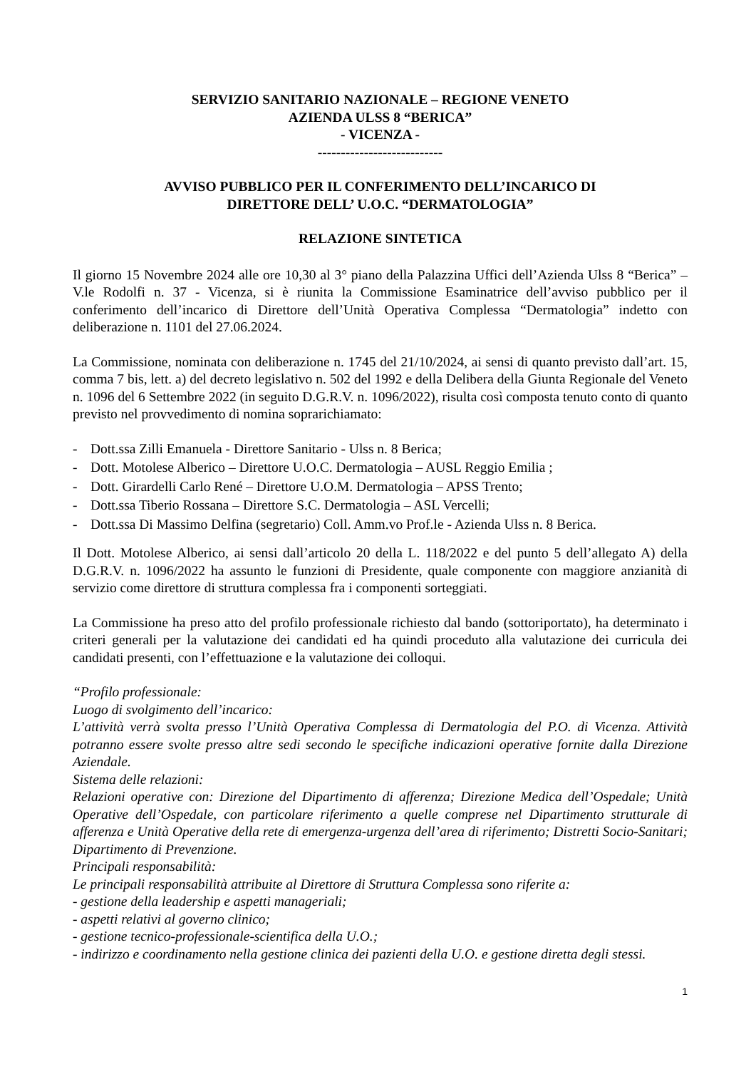SERVIZIO SANITARIO NAZIONALE – REGIONE VENETO
AZIENDA ULSS 8 “BERICA”
- VICENZA -
---------------------------
AVVISO PUBBLICO PER IL CONFERIMENTO DELL’INCARICO DI
DIRETTORE DELL’ U.O.C. “DERMATOLOGIA”
RELAZIONE SINTETICA
Il giorno 15 Novembre 2024 alle ore 10,30 al 3° piano della Palazzina Uffici dell’Azienda Ulss 8 “Berica” – V.le Rodolfi n. 37 - Vicenza, si è riunita la Commissione Esaminatrice dell’avviso pubblico per il conferimento dell’incarico di Direttore dell’Unità Operativa Complessa “Dermatologia” indetto con deliberazione n. 1101 del 27.06.2024.
La Commissione, nominata con deliberazione n. 1745 del 21/10/2024, ai sensi di quanto previsto dall’art. 15, comma 7 bis, lett. a) del decreto legislativo n. 502 del 1992 e della Delibera della Giunta Regionale del Veneto n. 1096 del 6 Settembre 2022 (in seguito D.G.R.V. n. 1096/2022), risulta così composta tenuto conto di quanto previsto nel provvedimento di nomina soprarichiamato:
- Dott.ssa Zilli Emanuela - Direttore Sanitario - Ulss n. 8 Berica;
- Dott. Motolese Alberico – Direttore U.O.C. Dermatologia – AUSL Reggio Emilia ;
- Dott. Girardelli Carlo René – Direttore U.O.M. Dermatologia – APSS Trento;
- Dott.ssa Tiberio Rossana – Direttore S.C. Dermatologia – ASL Vercelli;
- Dott.ssa Di Massimo Delfina (segretario) Coll. Amm.vo Prof.le - Azienda Ulss n. 8 Berica.
Il Dott. Motolese Alberico, ai sensi dall’articolo 20 della L. 118/2022 e del punto 5 dell’allegato A) della D.G.R.V. n. 1096/2022 ha assunto le funzioni di Presidente, quale componente con maggiore anzianità di servizio come direttore di struttura complessa fra i componenti sorteggiati.
La Commissione ha preso atto del profilo professionale richiesto dal bando (sottoriportato), ha determinato i criteri generali per la valutazione dei candidati ed ha quindi proceduto alla valutazione dei curricula dei candidati presenti, con l’effettuazione e la valutazione dei colloqui.
“Profilo professionale:
Luogo di svolgimento dell’incarico:
L’attività verrà svolta presso l’Unità Operativa Complessa di Dermatologia del P.O. di Vicenza. Attività potranno essere svolte presso altre sedi secondo le specifiche indicazioni operative fornite dalla Direzione Aziendale.
Sistema delle relazioni:
Relazioni operative con: Direzione del Dipartimento di afferenza; Direzione Medica dell’Ospedale; Unità Operative dell’Ospedale, con particolare riferimento a quelle comprese nel Dipartimento strutturale di afferenza e Unità Operative della rete di emergenza-urgenza dell’area di riferimento; Distretti Socio-Sanitari; Dipartimento di Prevenzione.
Principali responsabilità:
Le principali responsabilità attribuite al Direttore di Struttura Complessa sono riferite a:
- gestione della leadership e aspetti manageriali;
- aspetti relativi al governo clinico;
- gestione tecnico-professionale-scientifica della U.O.;
- indirizzo e coordinamento nella gestione clinica dei pazienti della U.O. e gestione diretta degli stessi.
1